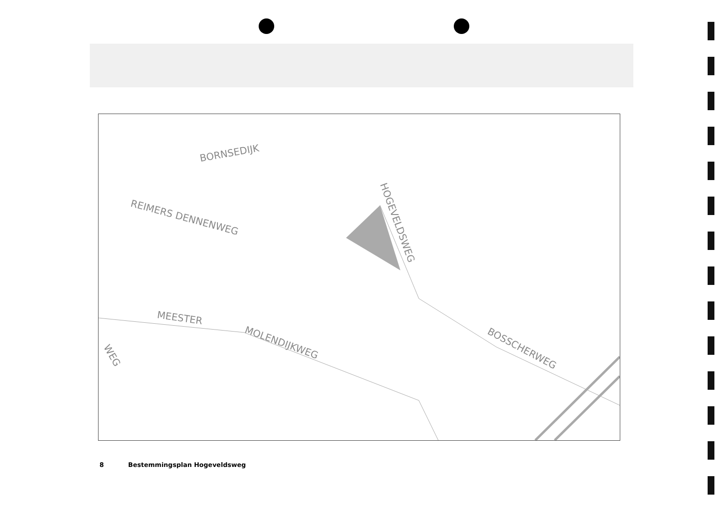BORNSEDIJK
REIMERS DENNENWEG
HOGEVELDSWEG
MEESTER
MOLENDIJKWEG
BOSSCHERWEG
WEG
8 Bestemmingsplan Hogeveldsweg